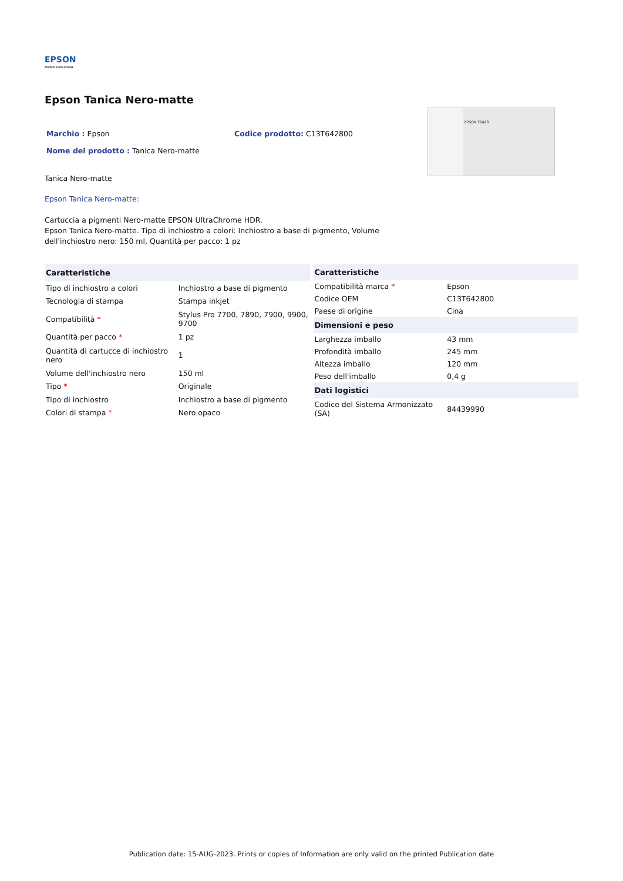EPSON
EXCEED YOUR VISION
Epson Tanica Nero-matte
Marchio : Epson Codice prodotto: C13T642800
Nome del prodotto : Tanica Nero-matte
Tanica Nero-matte
Epson Tanica Nero-matte:
Cartuccia a pigmenti Nero-matte EPSON UltraChrome HDR.
Epson Tanica Nero-matte. Tipo di inchiostro a colori: Inchiostro a base di pigmento, Volume dell'inchiostro nero: 150 ml, Quantità per pacco: 1 pz
EPSON T6428
| Caratteristiche | |
| --- | --- |
| Tipo di inchiostro a colori | Inchiostro a base di pigmento |
| Tecnologia di stampa | Stampa inkjet |
| Compatibilità * | Stylus Pro 7700, 7890, 7900, 9900, 9700 |
| Quantità per pacco * | 1 pz |
| Quantità di cartucce di inchiostro nero | 1 |
| Volume dell'inchiostro nero | 150 ml |
| Tipo * | Originale |
| Tipo di inchiostro | Inchiostro a base di pigmento |
| Colori di stampa * | Nero opaco |
| Caratteristiche | |
| --- | --- |
| Compatibilità marca * | Epson |
| Codice OEM | C13T642800 |
| Paese di origine | Cina |
| Dimensioni e peso | |
| Larghezza imballo | 43 mm |
| Profondità imballo | 245 mm |
| Altezza imballo | 120 mm |
| Peso dell'imballo | 0,4 g |
| Dati logistici | |
| Codice del Sistema Armonizzato (SA) | 84439990 |
Publication date: 15-AUG-2023. Prints or copies of Information are only valid on the printed Publication date